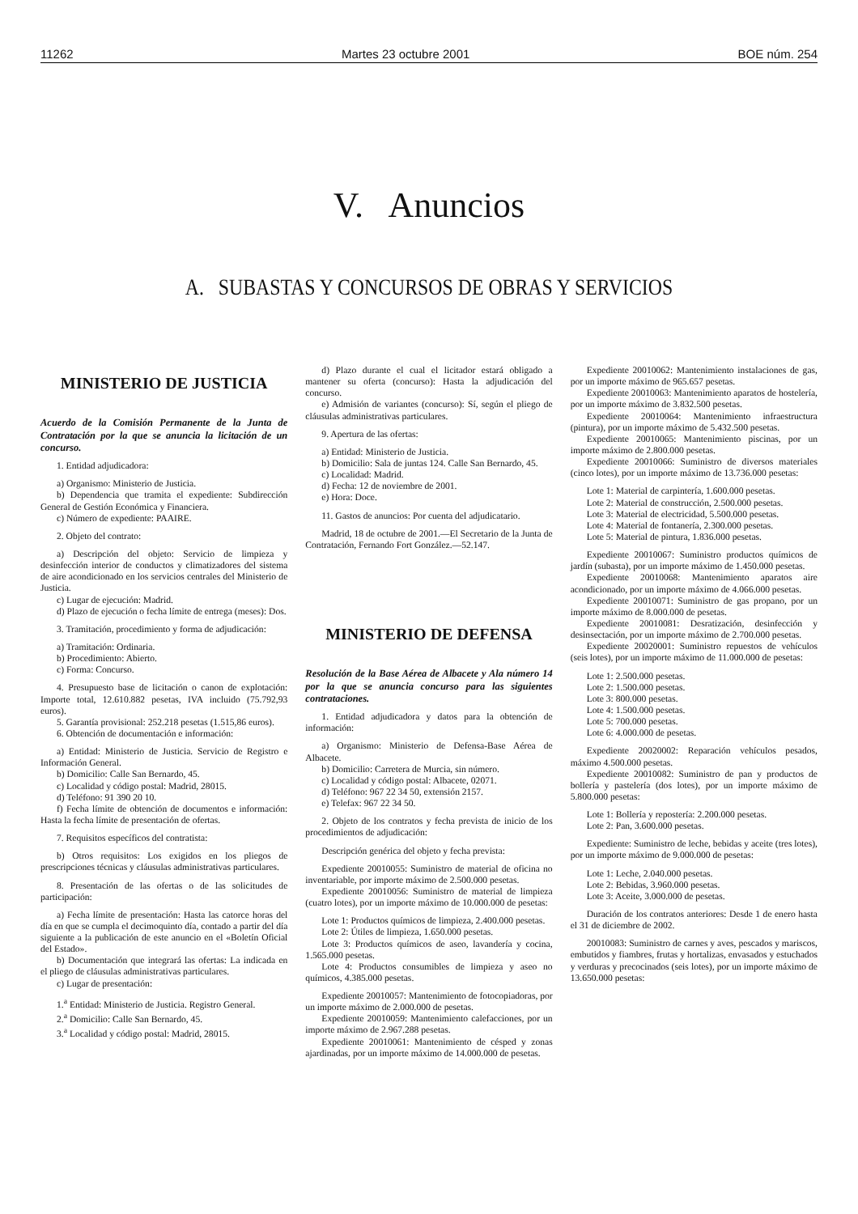11262 Martes 23 octubre 2001 BOE núm. 254
V. Anuncios
A. SUBASTAS Y CONCURSOS DE OBRAS Y SERVICIOS
MINISTERIO DE JUSTICIA
Acuerdo de la Comisión Permanente de la Junta de Contratación por la que se anuncia la licitación de un concurso.
1. Entidad adjudicadora:
a) Organismo: Ministerio de Justicia.
b) Dependencia que tramita el expediente: Subdirección General de Gestión Económica y Financiera.
c) Número de expediente: PAAIRE.
2. Objeto del contrato:
a) Descripción del objeto: Servicio de limpieza y desinfección interior de conductos y climatizadores del sistema de aire acondicionado en los servicios centrales del Ministerio de Justicia.
c) Lugar de ejecución: Madrid.
d) Plazo de ejecución o fecha límite de entrega (meses): Dos.
3. Tramitación, procedimiento y forma de adjudicación:
a) Tramitación: Ordinaria.
b) Procedimiento: Abierto.
c) Forma: Concurso.
4. Presupuesto base de licitación o canon de explotación: Importe total, 12.610.882 pesetas, IVA incluido (75.792,93 euros).
5. Garantía provisional: 252.218 pesetas (1.515,86 euros).
6. Obtención de documentación e información:
a) Entidad: Ministerio de Justicia. Servicio de Registro e Información General.
b) Domicilio: Calle San Bernardo, 45.
c) Localidad y código postal: Madrid, 28015.
d) Teléfono: 91 390 20 10.
f) Fecha límite de obtención de documentos e información: Hasta la fecha límite de presentación de ofertas.
7. Requisitos específicos del contratista:
b) Otros requisitos: Los exigidos en los pliegos de prescripciones técnicas y cláusulas administrativas particulares.
8. Presentación de las ofertas o de las solicitudes de participación:
a) Fecha límite de presentación: Hasta las catorce horas del día en que se cumpla el decimoquinto día, contado a partir del día siguiente a la publicación de este anuncio en el «Boletín Oficial del Estado».
b) Documentación que integrará las ofertas: La indicada en el pliego de cláusulas administrativas particulares.
c) Lugar de presentación:
1.<sup>a</sup> Entidad: Ministerio de Justicia. Registro General.
2.<sup>a</sup> Domicilio: Calle San Bernardo, 45.
3.<sup>a</sup> Localidad y código postal: Madrid, 28015.
d) Plazo durante el cual el licitador estará obligado a mantener su oferta (concurso): Hasta la adjudicación del concurso.
e) Admisión de variantes (concurso): Sí, según el pliego de cláusulas administrativas particulares.
9. Apertura de las ofertas:
a) Entidad: Ministerio de Justicia.
b) Domicilio: Sala de juntas 124. Calle San Bernardo, 45.
c) Localidad: Madrid.
d) Fecha: 12 de noviembre de 2001.
e) Hora: Doce.
11. Gastos de anuncios: Por cuenta del adjudicatario.
Madrid, 18 de octubre de 2001.—El Secretario de la Junta de Contratación, Fernando Fort González.—52.147.
MINISTERIO DE DEFENSA
Resolución de la Base Aérea de Albacete y Ala número 14 por la que se anuncia concurso para las siguientes contrataciones.
1. Entidad adjudicadora y datos para la obtención de información:
a) Organismo: Ministerio de Defensa-Base Aérea de Albacete.
b) Domicilio: Carretera de Murcia, sin número.
c) Localidad y código postal: Albacete, 02071.
d) Teléfono: 967 22 34 50, extensión 2157.
e) Telefax: 967 22 34 50.
2. Objeto de los contratos y fecha prevista de inicio de los procedimientos de adjudicación:
Descripción genérica del objeto y fecha prevista:
Expediente 20010055: Suministro de material de oficina no inventariable, por importe máximo de 2.500.000 pesetas.
Expediente 20010056: Suministro de material de limpieza (cuatro lotes), por un importe máximo de 10.000.000 de pesetas:
Lote 1: Productos químicos de limpieza, 2.400.000 pesetas.
Lote 2: Útiles de limpieza, 1.650.000 pesetas.
Lote 3: Productos químicos de aseo, lavandería y cocina, 1.565.000 pesetas.
Lote 4: Productos consumibles de limpieza y aseo no químicos, 4.385.000 pesetas.
Expediente 20010057: Mantenimiento de fotocopiadoras, por un importe máximo de 2.000.000 de pesetas.
Expediente 20010059: Mantenimiento calefacciones, por un importe máximo de 2.967.288 pesetas.
Expediente 20010061: Mantenimiento de césped y zonas ajardinadas, por un importe máximo de 14.000.000 de pesetas.
Expediente 20010062: Mantenimiento instalaciones de gas, por un importe máximo de 965.657 pesetas.
Expediente 20010063: Mantenimiento aparatos de hostelería, por un importe máximo de 3.832.500 pesetas.
Expediente 20010064: Mantenimiento infraestructura (pintura), por un importe máximo de 5.432.500 pesetas.
Expediente 20010065: Mantenimiento piscinas, por un importe máximo de 2.800.000 pesetas.
Expediente 20010066: Suministro de diversos materiales (cinco lotes), por un importe máximo de 13.736.000 pesetas:
Lote 1: Material de carpintería, 1.600.000 pesetas.
Lote 2: Material de construcción, 2.500.000 pesetas.
Lote 3: Material de electricidad, 5.500.000 pesetas.
Lote 4: Material de fontanería, 2.300.000 pesetas.
Lote 5: Material de pintura, 1.836.000 pesetas.
Expediente 20010067: Suministro productos químicos de jardín (subasta), por un importe máximo de 1.450.000 pesetas.
Expediente 20010068: Mantenimiento aparatos aire acondicionado, por un importe máximo de 4.066.000 pesetas.
Expediente 20010071: Suministro de gas propano, por un importe máximo de 8.000.000 de pesetas.
Expediente 20010081: Desratización, desinfección y desinsectación, por un importe máximo de 2.700.000 pesetas.
Expediente 20020001: Suministro repuestos de vehículos (seis lotes), por un importe máximo de 11.000.000 de pesetas:
Lote 1: 2.500.000 pesetas.
Lote 2: 1.500.000 pesetas.
Lote 3: 800.000 pesetas.
Lote 4: 1.500.000 pesetas.
Lote 5: 700.000 pesetas.
Lote 6: 4.000.000 de pesetas.
Expediente 20020002: Reparación vehículos pesados, máximo 4.500.000 pesetas.
Expediente 20010082: Suministro de pan y productos de bollería y pastelería (dos lotes), por un importe máximo de 5.800.000 pesetas:
Lote 1: Bollería y repostería: 2.200.000 pesetas.
Lote 2: Pan, 3.600.000 pesetas.
Expediente: Suministro de leche, bebidas y aceite (tres lotes), por un importe máximo de 9.000.000 de pesetas:
Lote 1: Leche, 2.040.000 pesetas.
Lote 2: Bebidas, 3.960.000 pesetas.
Lote 3: Aceite, 3.000.000 de pesetas.
Duración de los contratos anteriores: Desde 1 de enero hasta el 31 de diciembre de 2002.
20010083: Suministro de carnes y aves, pescados y mariscos, embutidos y fiambres, frutas y hortalizas, envasados y estuchados y verduras y precocinados (seis lotes), por un importe máximo de 13.650.000 pesetas: